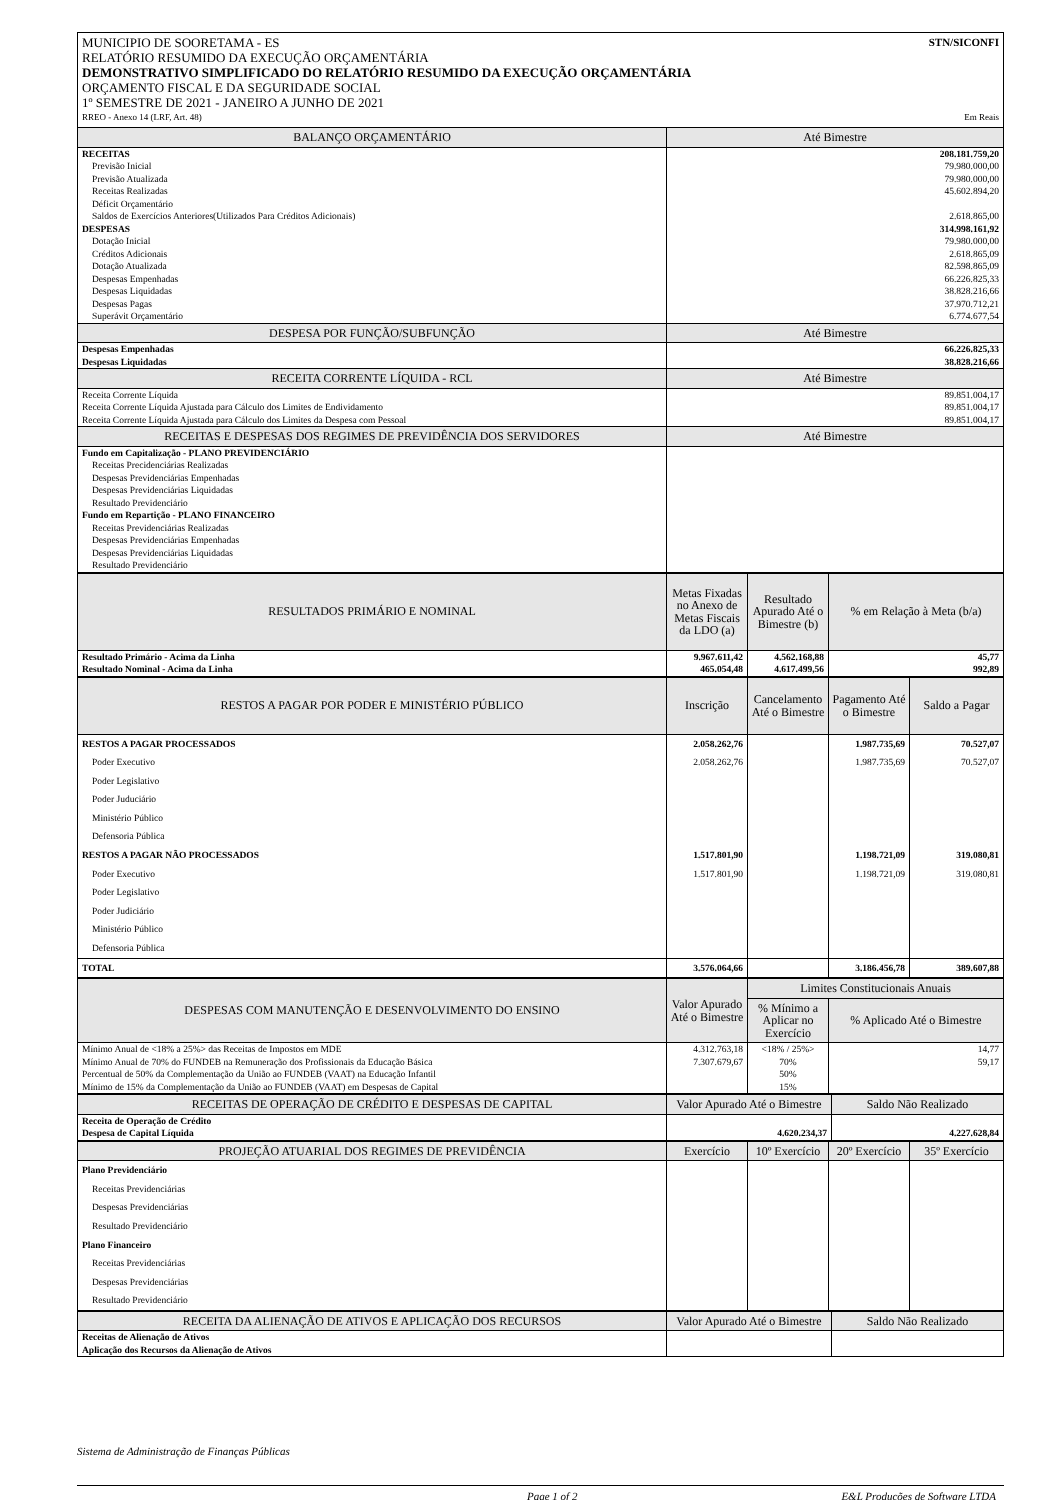MUNICIPIO DE SOORETAMA - ES STN/SICONFI
RELATÓRIO RESUMIDO DA EXECUÇÃO ORÇAMENTÁRIA
DEMONSTRATIVO SIMPLIFICADO DO RELATÓRIO RESUMIDO DA EXECUÇÃO ORÇAMENTÁRIA
ORÇAMENTO FISCAL E DA SEGURIDADE SOCIAL
1º SEMESTRE DE 2021 - JANEIRO A JUNHO DE 2021
RREO - Anexo 14 (LRF, Art. 48) Em Reais
| BALANÇO ORÇAMENTÁRIO | Até Bimestre |
| --- | --- |
| RECEITAS | 208.181.759,20 |
| Previsão Inicial | 79.980.000,00 |
| Previsão Atualizada | 79.980.000,00 |
| Receitas Realizadas | 45.602.894,20 |
| Déficit Orçamentário | |
| Saldos de Exercícios Anteriores(Utilizados Para Créditos Adicionais) | 2.618.865,00 |
| DESPESAS | 314.998.161,92 |
| Dotação Inicial | 79.980.000,00 |
| Créditos Adicionais | 2.618.865,09 |
| Dotação Atualizada | 82.598.865,09 |
| Despesas Empenhadas | 66.226.825,33 |
| Despesas Liquidadas | 38.828.216,66 |
| Despesas Pagas | 37.970.712,21 |
| Superávit Orçamentário | 6.774.677,54 |
| DESPESA POR FUNÇÃO/SUBFUNÇÃO | Até Bimestre |
| Despesas Empenhadas | 66.226.825,33 |
| Despesas Liquidadas | 38.828.216,66 |
| RECEITA CORRENTE LÍQUIDA - RCL | Até Bimestre |
| Receita Corrente Líquida | 89.851.004,17 |
| Receita Corrente Líquida Ajustada para Cálculo dos Limites de Endividamento | 89.851.004,17 |
| Receita Corrente Líquida Ajustada para Cálculo dos Limites da Despesa com Pessoal | 89.851.004,17 |
| RECEITAS E DESPESAS DOS REGIMES DE PREVIDÊNCIA DOS SERVIDORES | Até Bimestre |
| Fundo em Capitalização - PLANO PREVIDENCIÁRIO | |
| Receitas Precidenciárias Realizadas | |
| Despesas Previdenciárias Empenhadas | |
| Despesas Previdenciárias Liquidadas | |
| Resultado Previdenciário | |
| Fundo em Repartição - PLANO FINANCEIRO | |
| Receitas Previdenciárias Realizadas | |
| Despesas Previdenciárias Empenhadas | |
| Despesas Previdenciárias Liquidadas | |
| Resultado Previdenciário | |
| RESULTADOS PRIMÁRIO E NOMINAL | Metas Fixadas no Anexo de Metas Fiscais da LDO (a) | Resultado Apurado Até o Bimestre (b) | % em Relação à Meta (b/a) |
| --- | --- | --- | --- |
| Resultado Primário - Acima da Linha | 9.967.611,42 | 4.562.168,88 | 45,77 |
| Resultado Nominal - Acima da Linha | 465.054,48 | 4.617.499,56 | 992,89 |
| RESTOS A PAGAR POR PODER E MINISTÉRIO PÚBLICO | Inscrição | Cancelamento Até o Bimestre | Pagamento Até o Bimestre | Saldo a Pagar |
| --- | --- | --- | --- | --- |
| RESTOS A PAGAR PROCESSADOS | 2.058.262,76 | | 1.987.735,69 | 70.527,07 |
| Poder Executivo | 2.058.262,76 | | 1.987.735,69 | 70.527,07 |
| Poder Legislativo | | | | |
| Poder Juduciário | | | | |
| Ministério Público | | | | |
| Defensoria Pública | | | | |
| RESTOS A PAGAR NÃO PROCESSADOS | 1.517.801,90 | | 1.198.721,09 | 319.080,81 |
| Poder Executivo | 1.517.801,90 | | 1.198.721,09 | 319.080,81 |
| Poder Legislativo | | | | |
| Poder Judiciário | | | | |
| Ministério Público | | | | |
| Defensoria Pública | | | | |
| TOTAL | 3.576.064,66 | | 3.186.456,78 | 389.607,88 |
| DESPESAS COM MANUTENÇÃO E DESENVOLVIMENTO DO ENSINO | Valor Apurado Até o Bimestre | Limites Constitucionais Anuais | |
| --- | --- | --- | --- |
| | | % Mínimo a Aplicar no Exercício | % Aplicado Até o Bimestre |
| Mínimo Anual de <18% a 25%> das Receitas de Impostos em MDE | 4.312.763,18 | <18% / 25%> | 14,77 |
| Mínimo Anual de 70% do FUNDEB na Remuneração dos Profissionais da Educação Básica | 7.307.679,67 | 70% | 59,17 |
| Percentual de 50% da Complementação da União ao FUNDEB (VAAT) na Educação Infantil | | 50% | |
| Mínimo de 15% da Complementação da União ao FUNDEB (VAAT) em Despesas de Capital | | 15% | |
| RECEITAS DE OPERAÇÃO DE CRÉDITO E DESPESAS DE CAPITAL | Valor Apurado Até o Bimestre | Saldo Não Realizado |
| --- | --- | --- |
| Receita de Operação de Crédito | | |
| Despesa de Capital Líquida | 4.620.234,37 | 4.227.628,84 |
| PROJEÇÃO ATUARIAL DOS REGIMES DE PREVIDÊNCIA | Exercício | 10º Exercício | 20º Exercício | 35º Exercício |
| --- | --- | --- | --- | --- |
| Plano Previdenciário | | | | |
| Receitas Previdenciárias | | | | |
| Despesas Previdenciárias | | | | |
| Resultado Previdenciário | | | | |
| Plano Financeiro | | | | |
| Receitas Previdenciárias | | | | |
| Despesas Previdenciárias | | | | |
| Resultado Previdenciário | | | | |
| RECEITA DA ALIENAÇÃO DE ATIVOS E APLICAÇÃO DOS RECURSOS | Valor Apurado Até o Bimestre | Saldo Não Realizado |
| --- | --- | --- |
| Receitas de Alienação de Ativos | | |
| Aplicação dos Recursos da Alienação de Ativos | | |
Sistema de Administração de Finanças Públicas
Page 1 of 2 E&L Produções de Software LTDA